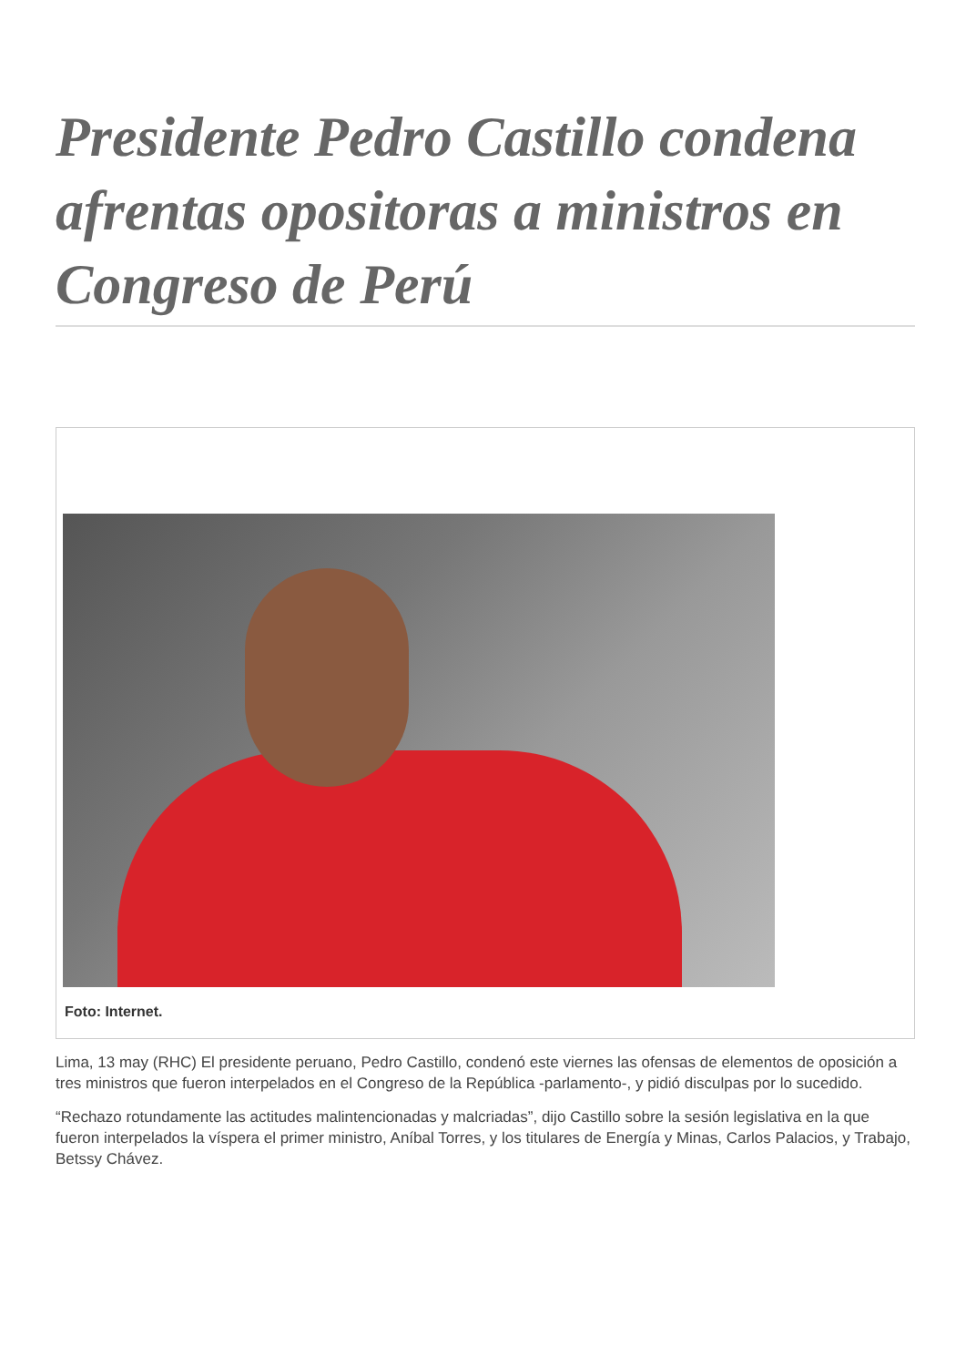Presidente Pedro Castillo condena afrentas opositoras a ministros en Congreso de Perú
Foto: Internet.
Lima, 13 may (RHC) El presidente peruano, Pedro Castillo, condenó este viernes las ofensas de elementos de oposición a tres ministros que fueron interpelados en el Congreso de la República -parlamento-, y pidió disculpas por lo sucedido.
“Rechazo rotundamente las actitudes malintencionadas y malcriadas”, dijo Castillo sobre la sesión legislativa en la que fueron interpelados la víspera el primer ministro, Aníbal Torres, y los titulares de Energía y Minas, Carlos Palacios, y Trabajo, Betssy Chávez.